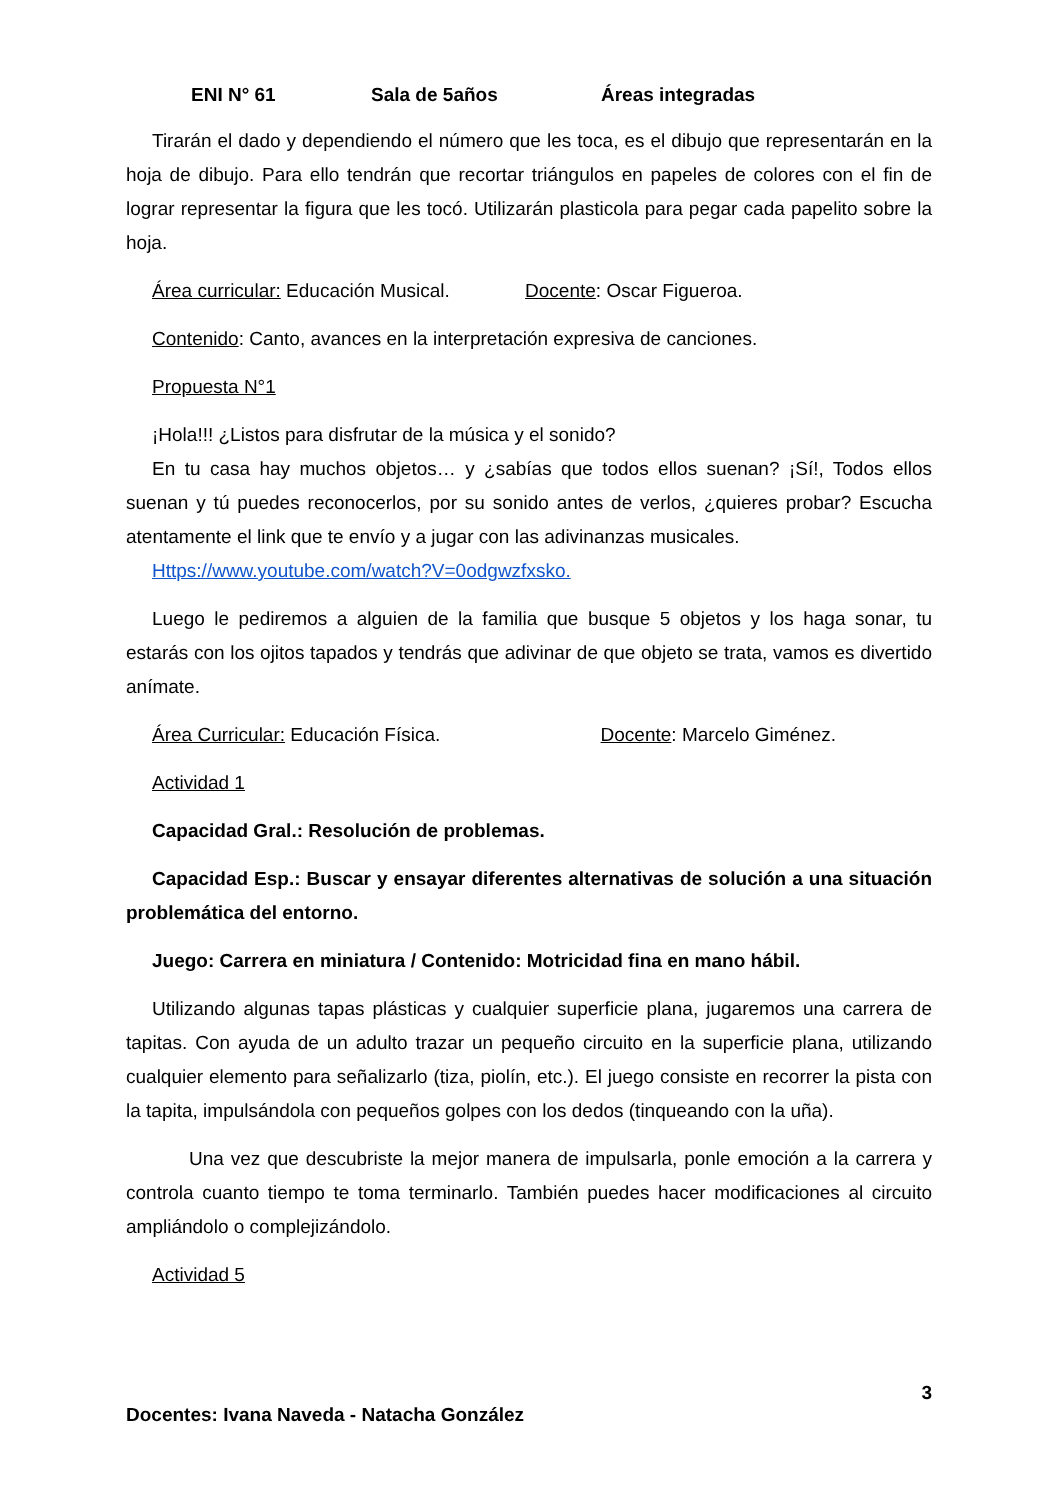ENI N° 61 Sala de 5años Áreas integradas
Tirarán el dado y dependiendo el número que les toca, es el dibujo que representarán en la hoja de dibujo. Para ello tendrán que recortar triángulos en papeles de colores con el fin de lograr representar la figura que les tocó. Utilizarán plasticola para pegar cada papelito sobre la hoja.
Área curricular: Educación Musical. Docente: Oscar Figueroa.
Contenido: Canto, avances en la interpretación expresiva de canciones.
Propuesta N°1
¡Hola!!! ¿Listos para disfrutar de la música y el sonido?
En tu casa hay muchos objetos… y ¿sabías que todos ellos suenan? ¡Sí!, Todos ellos suenan y tú puedes reconocerlos, por su sonido antes de verlos, ¿quieres probar? Escucha atentamente el link que te envío y a jugar con las adivinanzas musicales.
Https://www.youtube.com/watch?V=0odgwzfxsko.
Luego le pediremos a alguien de la familia que busque 5 objetos y los haga sonar, tu estarás con los ojitos tapados y tendrás que adivinar de que objeto se trata, vamos es divertido anímate.
Área Curricular: Educación Física. Docente: Marcelo Giménez.
Actividad 1
Capacidad Gral.: Resolución de problemas.
Capacidad Esp.: Buscar y ensayar diferentes alternativas de solución a una situación problemática del entorno.
Juego: Carrera en miniatura / Contenido: Motricidad fina en mano hábil.
Utilizando algunas tapas plásticas y cualquier superficie plana, jugaremos una carrera de tapitas. Con ayuda de un adulto trazar un pequeño circuito en la superficie plana, utilizando cualquier elemento para señalizarlo (tiza, piolín, etc.). El juego consiste en recorrer la pista con la tapita, impulsándola con pequeños golpes con los dedos (tinqueando con la uña).
Una vez que descubriste la mejor manera de impulsarla, ponle emoción a la carrera y controla cuanto tiempo te toma terminarlo. También puedes hacer modificaciones al circuito ampliándolo o complejizándolo.
Actividad 5
3
Docentes: Ivana Naveda - Natacha González